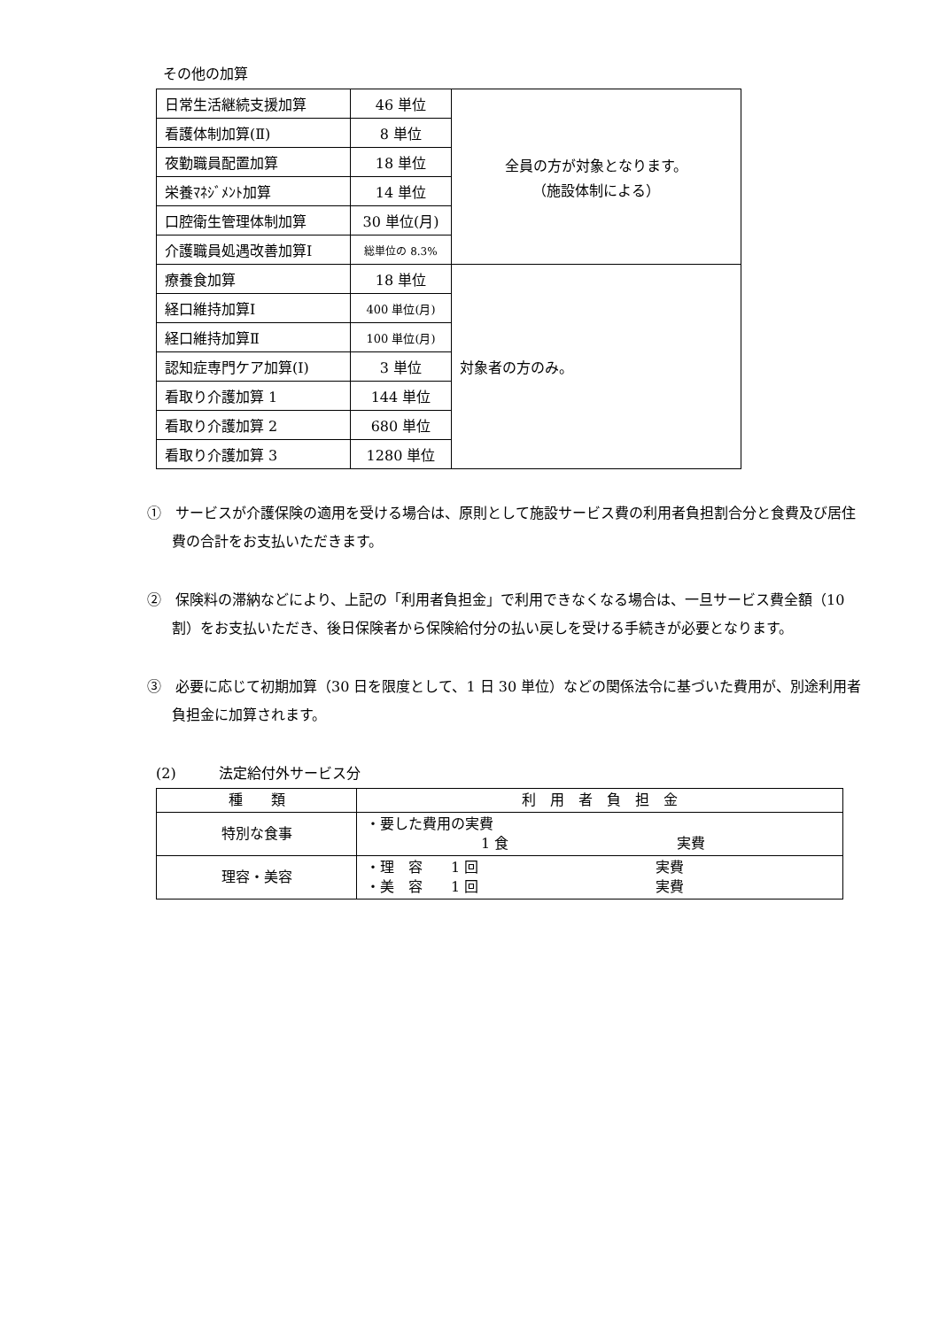その他の加算
| 日常生活継続支援加算 | 46 単位 | 全員の方が対象となります。 （施設体制による） |
| 看護体制加算(Ⅱ) | 8 単位 | |
| 夜勤職員配置加算 | 18 単位 | |
| 栄養ﾏﾈｼﾞﾒﾝﾄ加算 | 14 単位 | |
| 口腔衛生管理体制加算 | 30 単位(月) | |
| 介護職員処遇改善加算Ⅰ | 総単位の 8.3% | |
| 療養食加算 | 18 単位 | 対象者の方のみ。 |
| 経口維持加算Ⅰ | 400 単位(月) | |
| 経口維持加算Ⅱ | 100 単位(月) | |
| 認知症専門ケア加算(Ⅰ) | 3 単位 | |
| 看取り介護加算 1 | 144 単位 | |
| 看取り介護加算 2 | 680 単位 | |
| 看取り介護加算 3 | 1280 単位 | |
①　サービスが介護保険の適用を受ける場合は、原則として施設サービス費の利用者負担割合分と食費及び居住費の合計をお支払いただきます。
②　保険料の滞納などにより、上記の「利用者負担金」で利用できなくなる場合は、一旦サービス費全額（10 割）をお支払いただき、後日保険者から保険給付分の払い戻しを受ける手続きが必要となります。
③　必要に応じて初期加算（30 日を限度として、1 日 30 単位）などの関係法令に基づいた費用が、別途利用者負担金に加算されます。
(2)　　　法定給付外サービス分
| 種 類 | 利 用 者 負 担 金 |
| --- | --- |
| 特別な食事 | ・要した費用の実費 1 食 実費 |
| 理容・美容 | ・理 容 1 回 実費 ・美 容 1 回 実費 |